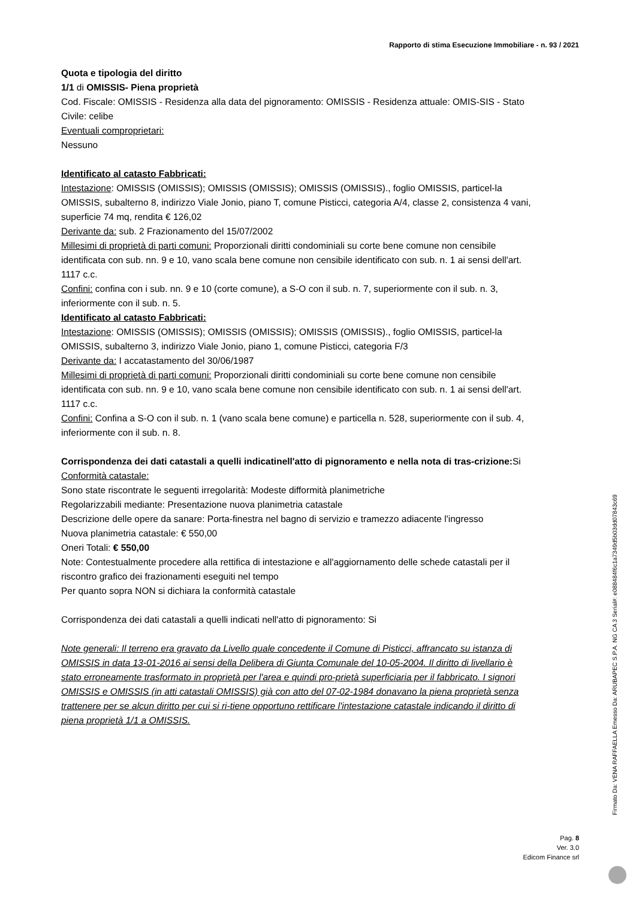Rapporto di stima Esecuzione Immobiliare - n. 93 / 2021
Quota e tipologia del diritto
1/1 di OMISSIS- Piena proprietà
Cod. Fiscale: OMISSIS - Residenza alla data del pignoramento: OMISSIS - Residenza attuale: OMIS-SIS - Stato Civile: celibe
Eventuali comproprietari:
Nessuno
Identificato al catasto Fabbricati:
Intestazione: OMISSIS (OMISSIS); OMISSIS (OMISSIS); OMISSIS (OMISSIS)., foglio OMISSIS, particel-la OMISSIS, subalterno 8, indirizzo Viale Jonio, piano T, comune Pisticci, categoria A/4, classe 2, consistenza 4 vani, superficie 74 mq, rendita € 126,02
Derivante da: sub. 2 Frazionamento del 15/07/2002
Millesimi di proprietà di parti comuni: Proporzionali diritti condominiali su corte bene comune non censibile identificata con sub. nn. 9 e 10, vano scala bene comune non censibile identificato con sub. n. 1 ai sensi dell'art. 1117 c.c.
Confini: confina con i sub. nn. 9 e 10 (corte comune), a S-O con il sub. n. 7, superiormente con il sub. n. 3, inferiormente con il sub. n. 5.
Identificato al catasto Fabbricati:
Intestazione: OMISSIS (OMISSIS); OMISSIS (OMISSIS); OMISSIS (OMISSIS)., foglio OMISSIS, particel-la OMISSIS, subalterno 3, indirizzo Viale Jonio, piano 1, comune Pisticci, categoria F/3
Derivante da: I accatastamento del 30/06/1987
Millesimi di proprietà di parti comuni: Proporzionali diritti condominiali su corte bene comune non censibile identificata con sub. nn. 9 e 10, vano scala bene comune non censibile identificato con sub. n. 1 ai sensi dell'art. 1117 c.c.
Confini: Confina a S-O con il sub. n. 1 (vano scala bene comune) e particella n. 528, superiormente con il sub. 4, inferiormente con il sub. n. 8.
Corrispondenza dei dati catastali a quelli indicatinell'atto di pignoramento e nella nota di tras-crizione: Si
Conformità catastale:
Sono state riscontrate le seguenti irregolarità: Modeste difformità planimetriche
Regolarizzabili mediante: Presentazione nuova planimetria catastale
Descrizione delle opere da sanare: Porta-finestra nel bagno di servizio e tramezzo adiacente l'ingresso
Nuova planimetria catastale: € 550,00
Oneri Totali: € 550,00
Note: Contestualmente procedere alla rettifica di intestazione e all'aggiornamento delle schede catastali per il riscontro grafico dei frazionamenti eseguiti nel tempo
Per quanto sopra NON si dichiara la conformità catastale
Corrispondenza dei dati catastali a quelli indicati nell'atto di pignoramento: Si
Note generali: Il terreno era gravato da Livello quale concedente il Comune di Pisticci, affrancato su istanza di OMISSIS in data 13-01-2016 ai sensi della Delibera di Giunta Comunale del 10-05-2004. Il diritto di livellario è stato erroneamente trasformato in proprietà per l'area e quindi pro-prietà superficiaria per il fabbricato. I signori OMISSIS e OMISSIS (in atti catastali OMISSIS) già con atto del 07-02-1984 donavano la piena proprietà senza trattenere per se alcun diritto per cui si ri-tiene opportuno rettificare l'intestazione catastale indicando il diritto di piena proprietà 1/1 a OMISSIS.
Pag. 8
Ver. 3.0
Edicom Finance srl
Firmato Da: VENA RAFFAELLA Emesso Da: ARUBAPEC S.P.A. NG CA 3 Serial#: e088484f6c1a7349d5b03dd07843c69